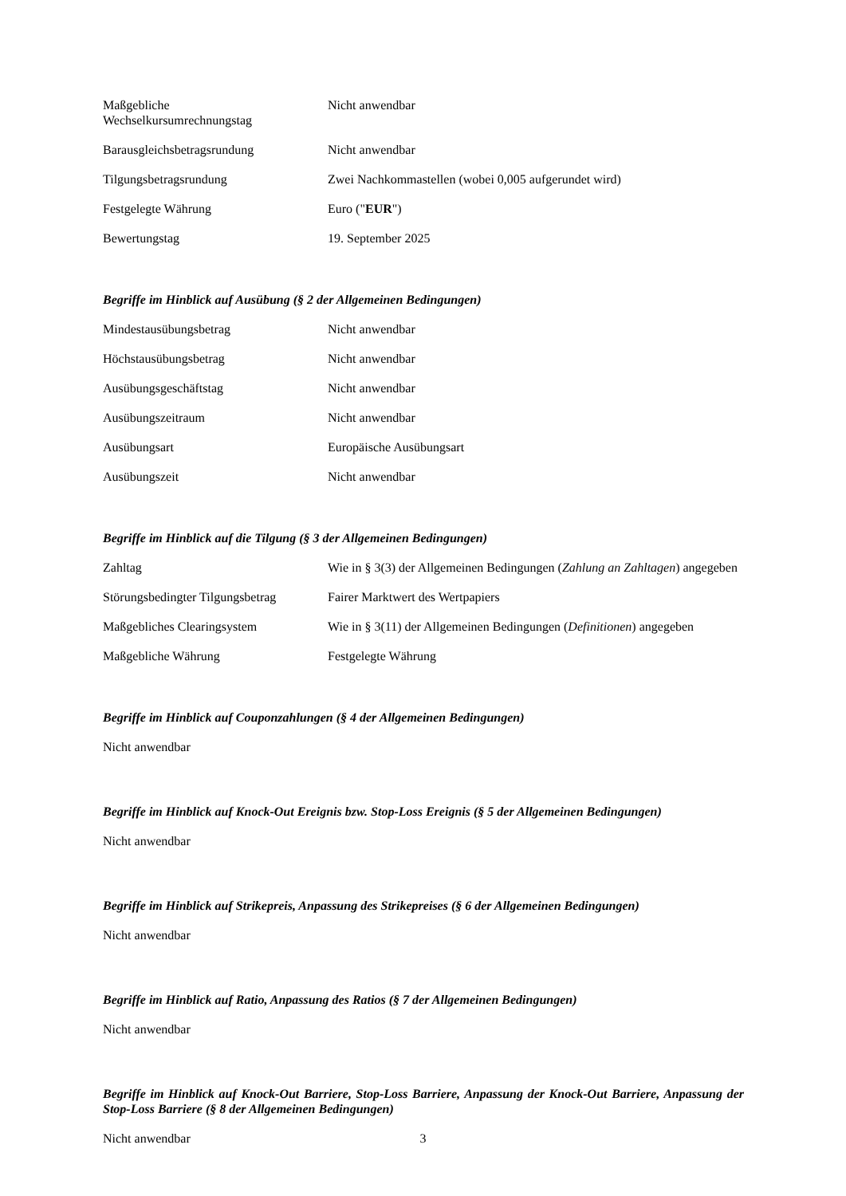| Maßgebliche Wechselkursumrechnungstag | Nicht anwendbar |
| Barausgleichsbetragsrundung | Nicht anwendbar |
| Tilgungsbetragsrundung | Zwei Nachkommastellen (wobei 0,005 aufgerundet wird) |
| Festgelegte Währung | Euro (" EUR ") |
| Bewertungstag | 19. September 2025 |
Begriffe im Hinblick auf Ausübung (§ 2 der Allgemeinen Bedingungen)
| Mindestausübungsbetrag | Nicht anwendbar |
| Höchstausübungsbetrag | Nicht anwendbar |
| Ausübungsgeschäftstag | Nicht anwendbar |
| Ausübungszeitraum | Nicht anwendbar |
| Ausübungsart | Europäische Ausübungsart |
| Ausübungszeit | Nicht anwendbar |
Begriffe im Hinblick auf die Tilgung (§ 3 der Allgemeinen Bedingungen)
| Zahltag | Wie in § 3(3) der Allgemeinen Bedingungen ( Zahlung an Zahltagen ) angegeben |
| Störungsbedingter Tilgungsbetrag | Fairer Marktwert des Wertpapiers |
| Maßgebliches Clearingsystem | Wie in § 3(11) der Allgemeinen Bedingungen ( Definitionen ) angegeben |
| Maßgebliche Währung | Festgelegte Währung |
Begriffe im Hinblick auf Couponzahlungen (§ 4 der Allgemeinen Bedingungen)
Nicht anwendbar
Begriffe im Hinblick auf Knock-Out Ereignis bzw. Stop-Loss Ereignis (§ 5 der Allgemeinen Bedingungen)
Nicht anwendbar
Begriffe im Hinblick auf Strikepreis, Anpassung des Strikepreises (§ 6 der Allgemeinen Bedingungen)
Nicht anwendbar
Begriffe im Hinblick auf Ratio, Anpassung des Ratios (§ 7 der Allgemeinen Bedingungen)
Nicht anwendbar
Begriffe im Hinblick auf Knock-Out Barriere, Stop-Loss Barriere, Anpassung der Knock-Out Barriere, Anpassung der Stop-Loss Barriere (§ 8 der Allgemeinen Bedingungen)
Nicht anwendbar
3